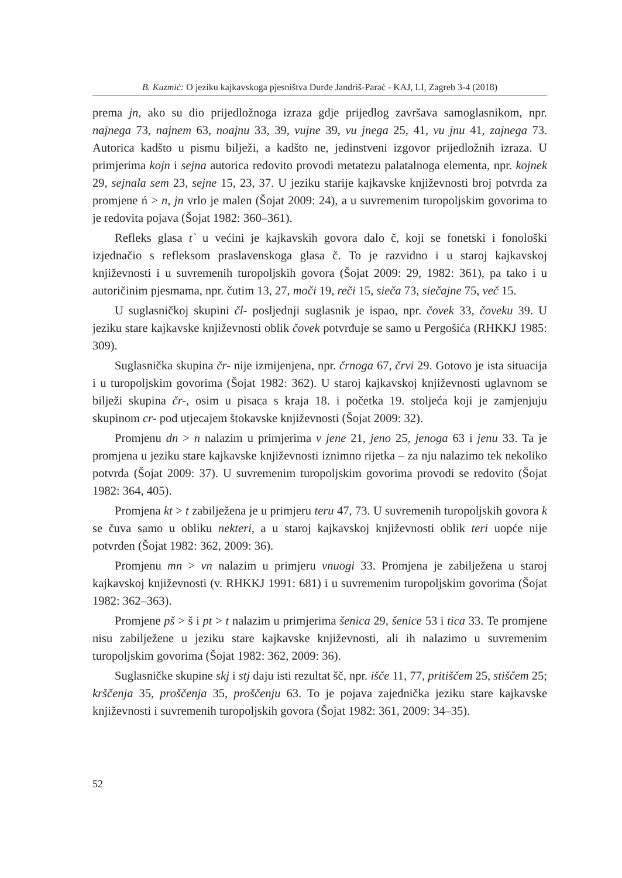B. Kuzmić: O jeziku kajkavskoga pjesništva Đurđe Jandriš-Parać - KAJ, LI, Zagreb 3-4 (2018)
prema jn, ako su dio prijedložnoga izraza gdje prijedlog završava samoglasnikom, npr. najnega 73, najnem 63, noajnu 33, 39, vujne 39, vu jnega 25, 41, vu jnu 41, zajnega 73. Autorica kadšto u pismu bilježi, a kadšto ne, jedinstveni izgovor prijedložnih izraza. U primjerima kojn i sejna autorica redovito provodi metatezu palatalnoga elementa, npr. kojnek 29, sejnala sem 23, sejne 15, 23, 37. U jeziku starije kajkavske književnosti broj potvrda za promjene ń > n, jn vrlo je malen (Šojat 2009: 24), a u suvremenim turopoljskim govorima to je redovita pojava (Šojat 1982: 360–361).
Refleks glasa t` u većini je kajkavskih govora dalo č, koji se fonetski i fonološki izjednačio s refleksom praslavenskoga glasa č. To je razvidno i u staroj kajkavskoj književnosti i u suvremenih turopoljskih govora (Šojat 2009: 29, 1982: 361), pa tako i u autoričinim pjesmama, npr. čutim 13, 27, moči 19, reči 15, sieča 73, siečajne 75, več 15.
U suglasničkoj skupini čl- posljednji suglasnik je ispao, npr. čovek 33, čoveku 39. U jeziku stare kajkavske književnosti oblik čovek potvrđuje se samo u Pergošića (RHKKJ 1985: 309).
Suglasnička skupina čr- nije izmijenjena, npr. črnoga 67, črvi 29. Gotovo je ista situacija i u turopoljskim govorima (Šojat 1982: 362). U staroj kajkavskoj književnosti uglavnom se bilježi skupina čr-, osim u pisaca s kraja 18. i početka 19. stoljeća koji je zamjenjuju skupinom cr- pod utjecajem štokavske književnosti (Šojat 2009: 32).
Promjenu dn > n nalazim u primjerima v jene 21, jeno 25, jenoga 63 i jenu 33. Ta je promjena u jeziku stare kajkavske književnosti iznimno rijetka – za nju nalazimo tek nekoliko potvrda (Šojat 2009: 37). U suvremenim turopoljskim govorima provodi se redovito (Šojat 1982: 364, 405).
Promjena kt > t zabilježena je u primjeru teru 47, 73. U suvremenih turopoljskih govora k se čuva samo u obliku nekteri, a u staroj kajkavskoj književnosti oblik teri uopće nije potvrđen (Šojat 1982: 362, 2009: 36).
Promjenu mn > vn nalazim u primjeru vnuogi 33. Promjena je zabilježena u staroj kajkavskoj književnosti (v. RHKKJ 1991: 681) i u suvremenim turopoljskim govorima (Šojat 1982: 362–363).
Promjene pš > š i pt > t nalazim u primjerima šenica 29, šenice 53 i tica 33. Te promjene nisu zabilježene u jeziku stare kajkavske književnosti, ali ih nalazimo u suvremenim turopoljskim govorima (Šojat 1982: 362, 2009: 36).
Suglasničke skupine skj i stj daju isti rezultat šč, npr. išče 11, 77, pritiščem 25, stiščem 25; krščenja 35, proščenja 35, proščenju 63. To je pojava zajednička jeziku stare kajkavske književnosti i suvremenih turopoljskih govora (Šojat 1982: 361, 2009: 34–35).
52